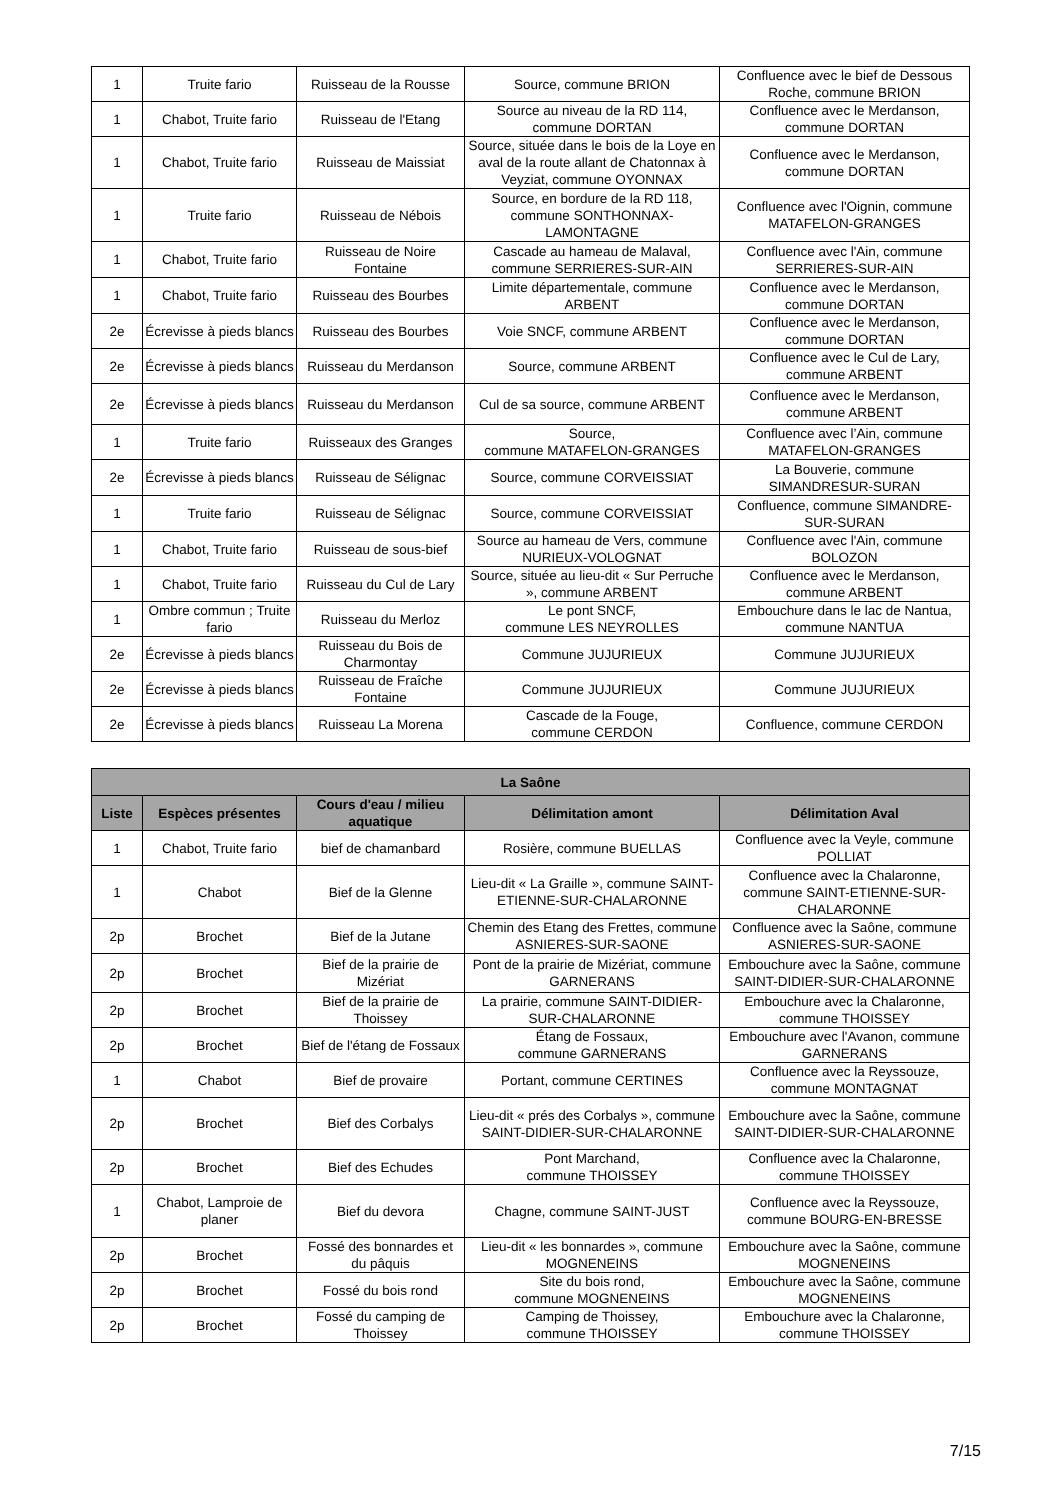| 1 | Truite fario | Ruisseau de la Rousse | Source, commune BRION | Confluence avec le bief de Dessous Roche, commune BRION |
| 1 | Chabot, Truite fario | Ruisseau de l'Etang | Source au niveau de la RD 114, commune DORTAN | Confluence avec le Merdanson, commune DORTAN |
| 1 | Chabot, Truite fario | Ruisseau de Maissiat | Source, située dans le bois de la Loye en aval de la route allant de Chatonnax à Veyziat, commune OYONNAX | Confluence avec le Merdanson, commune DORTAN |
| 1 | Truite fario | Ruisseau de Nébois | Source, en bordure de la RD 118, commune SONTHONNAX-LAMONTAGNE | Confluence avec l'Oignin, commune MATAFELON-GRANGES |
| 1 | Chabot, Truite fario | Ruisseau de Noire Fontaine | Cascade au hameau de Malaval, commune SERRIERES-SUR-AIN | Confluence avec l'Ain, commune SERRIERES-SUR-AIN |
| 1 | Chabot, Truite fario | Ruisseau des Bourbes | Limite départementale, commune ARBENT | Confluence avec le Merdanson, commune DORTAN |
| 2e | Écrevisse à pieds blancs | Ruisseau des Bourbes | Voie SNCF, commune ARBENT | Confluence avec le Merdanson, commune DORTAN |
| 2e | Écrevisse à pieds blancs | Ruisseau du Merdanson | Source, commune ARBENT | Confluence avec le Cul de Lary, commune ARBENT |
| 2e | Écrevisse à pieds blancs | Ruisseau du Merdanson | Cul de sa source, commune ARBENT | Confluence avec le Merdanson, commune ARBENT |
| 1 | Truite fario | Ruisseaux des Granges | Source, commune MATAFELON-GRANGES | Confluence avec l’Ain, commune MATAFELON-GRANGES |
| 2e | Écrevisse à pieds blancs | Ruisseau de Sélignac | Source, commune CORVEISSIAT | La Bouverie, commune SIMANDRESUR-SURAN |
| 1 | Truite fario | Ruisseau de Sélignac | Source, commune CORVEISSIAT | Confluence, commune SIMANDRE-SUR-SURAN |
| 1 | Chabot, Truite fario | Ruisseau de sous-bief | Source au hameau de Vers, commune NURIEUX-VOLOGNAT | Confluence avec l'Ain, commune BOLOZON |
| 1 | Chabot, Truite fario | Ruisseau du Cul de Lary | Source, située au lieu-dit « Sur Perruche », commune ARBENT | Confluence avec le Merdanson, commune ARBENT |
| 1 | Ombre commun ; Truite fario | Ruisseau du Merloz | Le pont SNCF, commune LES NEYROLLES | Embouchure dans le lac de Nantua, commune NANTUA |
| 2e | Écrevisse à pieds blancs | Ruisseau du Bois de Charmontay | Commune JUJURIEUX | Commune JUJURIEUX |
| 2e | Écrevisse à pieds blancs | Ruisseau de Fraîche Fontaine | Commune JUJURIEUX | Commune JUJURIEUX |
| 2e | Écrevisse à pieds blancs | Ruisseau La Morena | Cascade de la Fouge, commune CERDON | Confluence, commune CERDON |
| La Saône | | | | |
| --- | --- | --- | --- | --- |
| Liste | Espèces présentes | Cours d'eau / milieu aquatique | Délimitation amont | Délimitation Aval |
| 1 | Chabot, Truite fario | bief de chamanbard | Rosière, commune BUELLAS | Confluence avec la Veyle, commune POLLIAT |
| 1 | Chabot | Bief de la Glenne | Lieu-dit « La Graille », commune SAINT-ETIENNE-SUR-CHALARONNE | Confluence avec la Chalaronne, commune SAINT-ETIENNE-SUR-CHALARONNE |
| 2p | Brochet | Bief de la Jutane | Chemin des Etang des Frettes, commune ASNIERES-SUR-SAONE | Confluence avec la Saône, commune ASNIERES-SUR-SAONE |
| 2p | Brochet | Bief de la prairie de Mizériat | Pont de la prairie de Mizériat, commune GARNERANS | Embouchure avec la Saône, commune SAINT-DIDIER-SUR-CHALARONNE |
| 2p | Brochet | Bief de la prairie de Thoissey | La prairie, commune SAINT-DIDIER-SUR-CHALARONNE | Embouchure avec la Chalaronne, commune THOISSEY |
| 2p | Brochet | Bief de l'étang de Fossaux | Étang de Fossaux, commune GARNERANS | Embouchure avec l'Avanon, commune GARNERANS |
| 1 | Chabot | Bief de provaire | Portant, commune CERTINES | Confluence avec la Reyssouze, commune MONTAGNAT |
| 2p | Brochet | Bief des Corbalys | Lieu-dit « prés des Corbalys », commune SAINT-DIDIER-SUR-CHALARONNE | Embouchure avec la Saône, commune SAINT-DIDIER-SUR-CHALARONNE |
| 2p | Brochet | Bief des Echudes | Pont Marchand, commune THOISSEY | Confluence avec la Chalaronne, commune THOISSEY |
| 1 | Chabot, Lamproie de planer | Bief du devora | Chagne, commune SAINT-JUST | Confluence avec la Reyssouze, commune BOURG-EN-BRESSE |
| 2p | Brochet | Fossé des bonnardes et du pâquis | Lieu-dit « les bonnardes », commune MOGNENEINS | Embouchure avec la Saône, commune MOGNENEINS |
| 2p | Brochet | Fossé du bois rond | Site du bois rond, commune MOGNENEINS | Embouchure avec la Saône, commune MOGNENEINS |
| 2p | Brochet | Fossé du camping de Thoissey | Camping de Thoissey, commune THOISSEY | Embouchure avec la Chalaronne, commune THOISSEY |
7/15